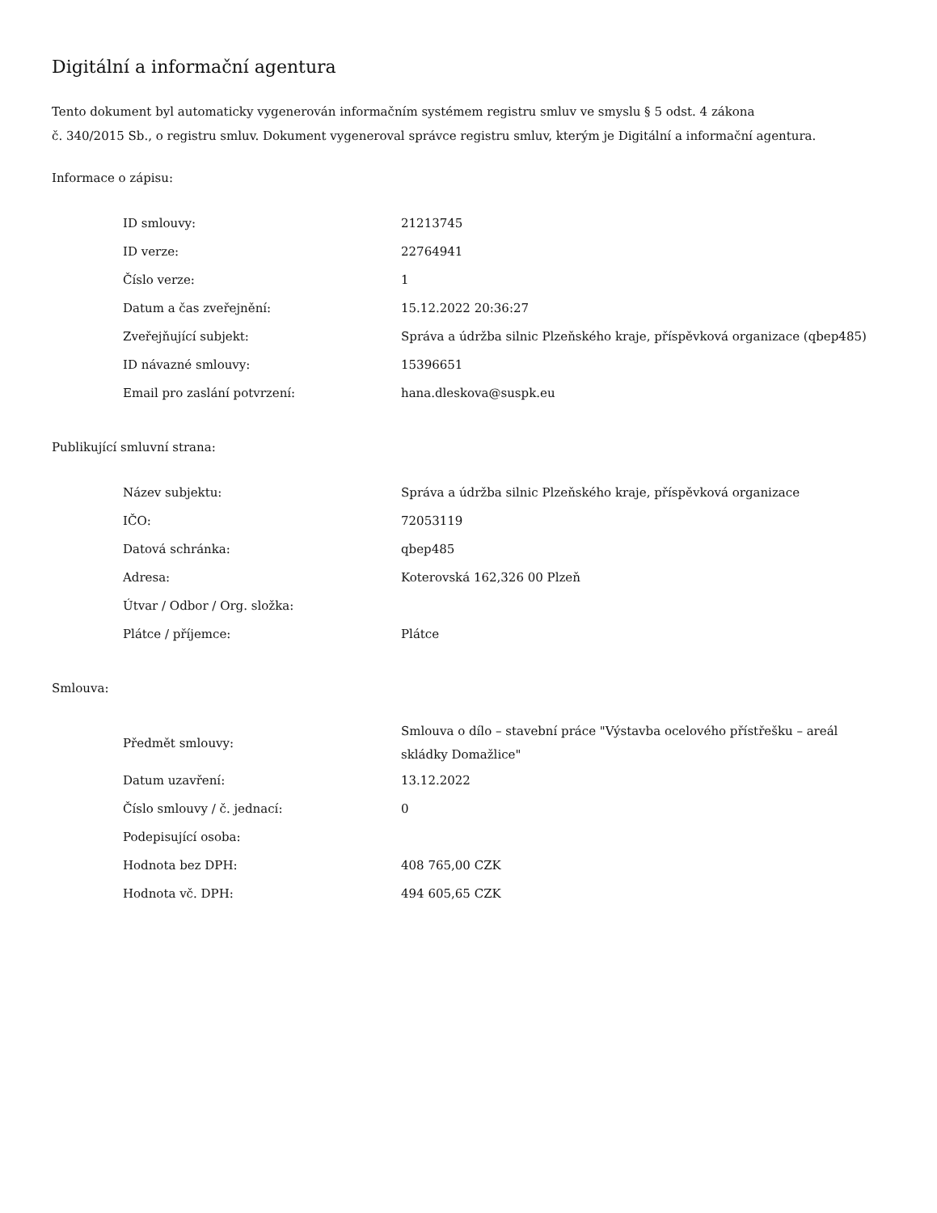Digitální a informační agentura
Tento dokument byl automaticky vygenerován informačním systémem registru smluv ve smyslu § 5 odst. 4 zákona
č. 340/2015 Sb., o registru smluv. Dokument vygeneroval správce registru smluv, kterým je Digitální a informační agentura.
Informace o zápisu:
| ID smlouvy: | 21213745 |
| ID verze: | 22764941 |
| Číslo verze: | 1 |
| Datum a čas zveřejnění: | 15.12.2022 20:36:27 |
| Zveřejňující subjekt: | Správa a údržba silnic Plzeňského kraje, příspěvková organizace (qbep485) |
| ID návazné smlouvy: | 15396651 |
| Email pro zaslání potvrzení: | hana.dleskova@suspk.eu |
Publikující smluvní strana:
| Název subjektu: | Správa a údržba silnic Plzeňského kraje, příspěvková organizace |
| IČO: | 72053119 |
| Datová schránka: | qbep485 |
| Adresa: | Koterovská 162,326 00 Plzeň |
| Útvar / Odbor / Org. složka: | |
| Plátce / příjemce: | Plátce |
Smlouva:
| Předmět smlouvy: | Smlouva o dílo – stavební práce "Výstavba ocelového přístřešku – areál skládky Domažlice" |
| Datum uzavření: | 13.12.2022 |
| Číslo smlouvy / č. jednací: | 0 |
| Podepisující osoba: | |
| Hodnota bez DPH: | 408 765,00 CZK |
| Hodnota vč. DPH: | 494 605,65 CZK |